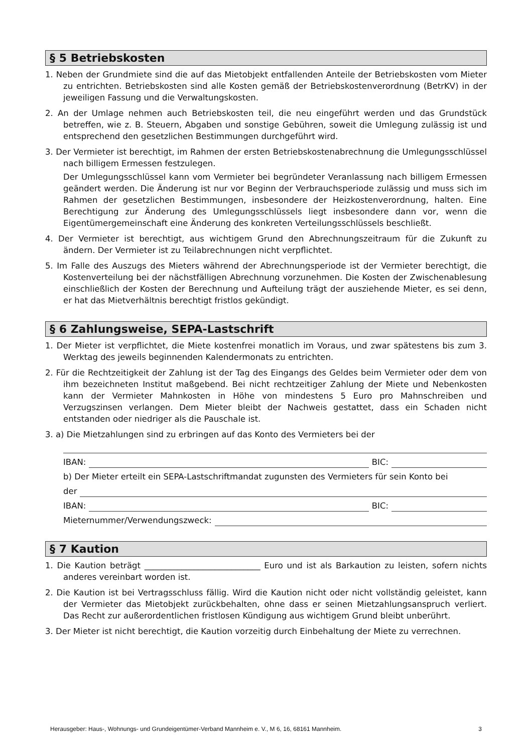§ 5 Betriebskosten
1. Neben der Grundmiete sind die auf das Mietobjekt entfallenden Anteile der Betriebskosten vom Mieter zu entrichten. Betriebskosten sind alle Kosten gemäß der Betriebskostenverordnung (BetrKV) in der jeweiligen Fassung und die Verwaltungskosten.
2. An der Umlage nehmen auch Betriebskosten teil, die neu eingeführt werden und das Grundstück betreffen, wie z. B. Steuern, Abgaben und sonstige Gebühren, soweit die Umlegung zulässig ist und entsprechend den gesetzlichen Bestimmungen durchgeführt wird.
3. Der Vermieter ist berechtigt, im Rahmen der ersten Betriebskostenabrechnung die Umlegungsschlüssel nach billigem Ermessen festzulegen.
Der Umlegungsschlüssel kann vom Vermieter bei begründeter Veranlassung nach billigem Ermessen geändert werden. Die Änderung ist nur vor Beginn der Verbrauchsperiode zulässig und muss sich im Rahmen der gesetzlichen Bestimmungen, insbesondere der Heizkostenverordnung, halten. Eine Berechtigung zur Änderung des Umlegungsschlüssels liegt insbesondere dann vor, wenn die Eigentümergemeinschaft eine Änderung des konkreten Verteilungsschlüssels beschließt.
4. Der Vermieter ist berechtigt, aus wichtigem Grund den Abrechnungszeitraum für die Zukunft zu ändern. Der Vermieter ist zu Teilabrechnungen nicht verpflichtet.
5. Im Falle des Auszugs des Mieters während der Abrechnungsperiode ist der Vermieter berechtigt, die Kostenverteilung bei der nächstfälligen Abrechnung vorzunehmen. Die Kosten der Zwischenablesung einschließlich der Kosten der Berechnung und Aufteilung trägt der ausziehende Mieter, es sei denn, er hat das Mietverhältnis berechtigt fristlos gekündigt.
§ 6 Zahlungsweise, SEPA-Lastschrift
1. Der Mieter ist verpflichtet, die Miete kostenfrei monatlich im Voraus, und zwar spätestens bis zum 3. Werktag des jeweils beginnenden Kalendermonats zu entrichten.
2. Für die Rechtzeitigkeit der Zahlung ist der Tag des Eingangs des Geldes beim Vermieter oder dem von ihm bezeichneten Institut maßgebend. Bei nicht rechtzeitiger Zahlung der Miete und Nebenkosten kann der Vermieter Mahnkosten in Höhe von mindestens 5 Euro pro Mahnschreiben und Verzugszinsen verlangen. Dem Mieter bleibt der Nachweis gestattet, dass ein Schaden nicht entstanden oder niedriger als die Pauschale ist.
3. a) Die Mietzahlungen sind zu erbringen auf das Konto des Vermieters bei der
IBAN: BIC:
b) Der Mieter erteilt ein SEPA-Lastschriftmandat zugunsten des Vermieters für sein Konto bei
der
IBAN: BIC:
Mieternummer/Verwendungszweck:
§ 7 Kaution
1. Die Kaution beträgt ____________________________ Euro und ist als Barkaution zu leisten, sofern nichts anderes vereinbart worden ist.
2. Die Kaution ist bei Vertragsschluss fällig. Wird die Kaution nicht oder nicht vollständig geleistet, kann der Vermieter das Mietobjekt zurückbehalten, ohne dass er seinen Mietzahlungsanspruch verliert. Das Recht zur außerordentlichen fristlosen Kündigung aus wichtigem Grund bleibt unberührt.
3. Der Mieter ist nicht berechtigt, die Kaution vorzeitig durch Einbehaltung der Miete zu verrechnen.
Herausgeber: Haus-, Wohnungs- und Grundeigentümer-Verband Mannheim e. V., M 6, 16, 68161 Mannheim. 3